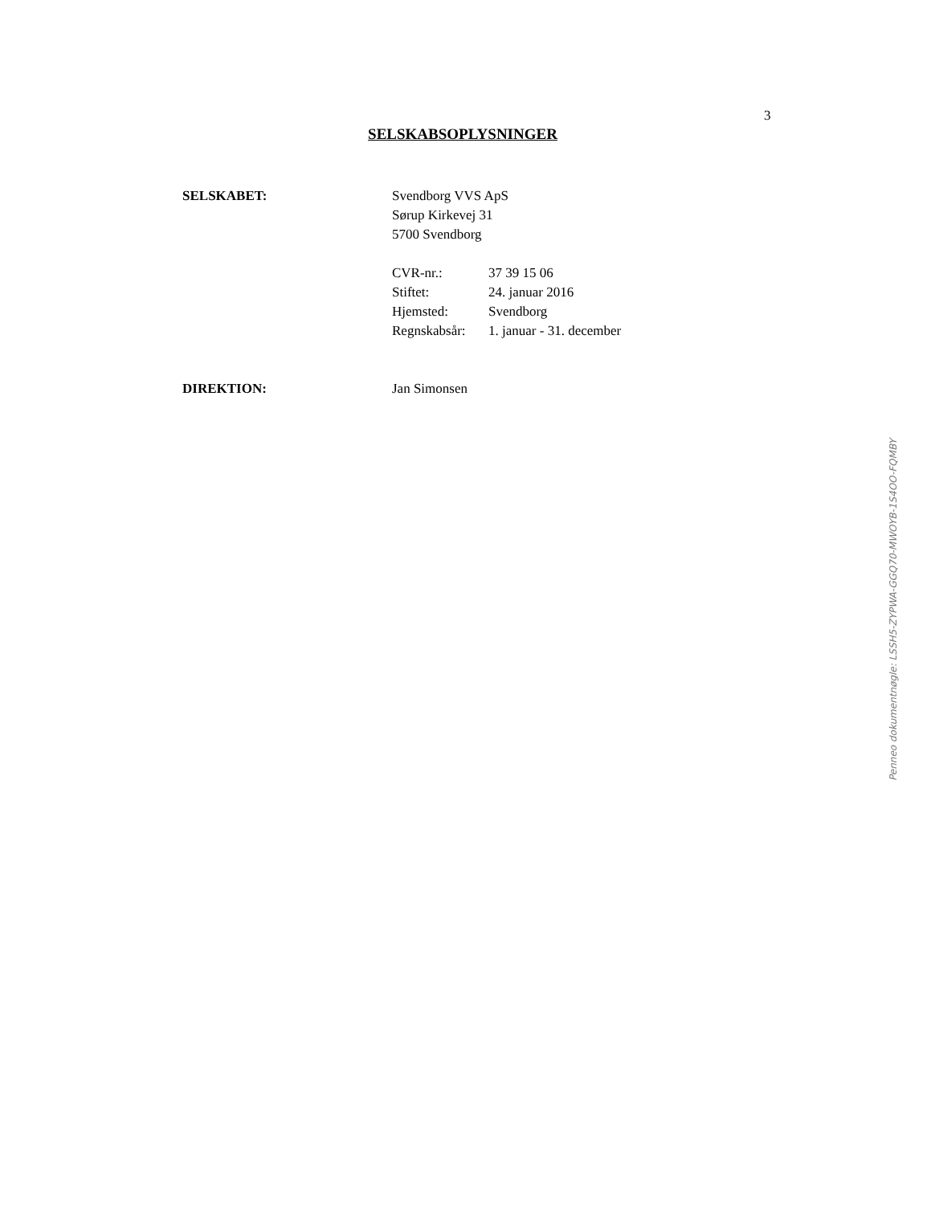3
SELSKABSOPLYSNINGER
| SELSKABET: | Svendborg VVS ApS Sørup Kirkevej 31 5700 Svendborg / CVR-nr.: / 37 39 15 06 / / Stiftet: / 24. januar 2016 / / Hjemsted: / Svendborg / / Regnskabsår: / 1. januar - 31. december / |
| DIREKTION: | Jan Simonsen |
Penneo dokumentnøgle: LSSH5-ZYPWA-GGQ70-MWOYB-1S4OO-FQMBY